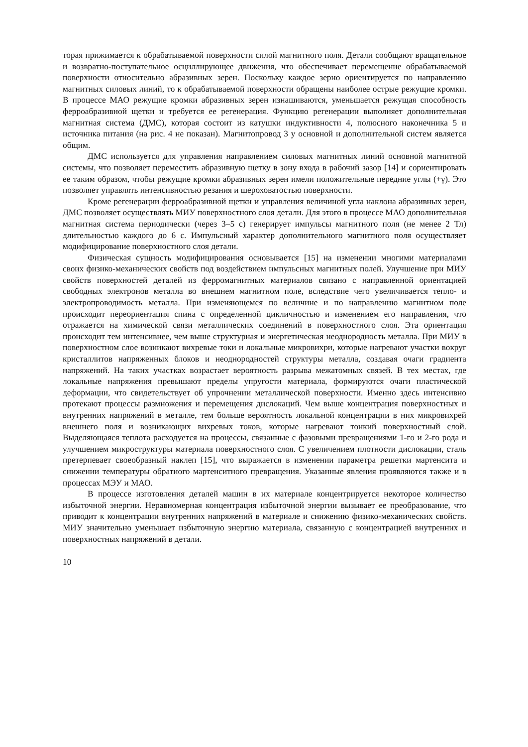торая прижимается к обрабатываемой поверхности силой магнитного поля. Детали сообщают вращательное и возвратно-поступательное осциллирующее движения, что обеспечивает перемещение обрабатываемой поверхности относительно абразивных зерен. Поскольку каждое зерно ориентируется по направлению магнитных силовых линий, то к обрабатываемой поверхности обращены наиболее острые режущие кромки. В процессе МАО режущие кромки абразивных зерен изнашиваются, уменьшается режущая способность ферроабразивной щетки и требуется ее регенерация. Функцию регенерации выполняет дополнительная магнитная система (ДМС), которая состоит из катушки индуктивности 4, полюсного наконечника 5 и источника питания (на рис. 4 не показан). Магнитопровод 3 у основной и дополнительной систем является общим.
ДМС используется для управления направлением силовых магнитных линий основной магнитной системы, что позволяет переместить абразивную щетку в зону входа в рабочий зазор [14] и сориентировать ее таким образом, чтобы режущие кромки абразивных зерен имели положительные передние углы (+γ). Это позволяет управлять интенсивностью резания и шероховатостью поверхности.
Кроме регенерации ферроабразивной щетки и управления величиной угла наклона абразивных зерен, ДМС позволяет осуществлять МИУ поверхностного слоя детали. Для этого в процессе МАО дополнительная магнитная система периодически (через 3–5 с) генерирует импульсы магнитного поля (не менее 2 Тл) длительностью каждого до 6 с. Импульсный характер дополнительного магнитного поля осуществляет модифицирование поверхностного слоя детали.
Физическая сущность модифицирования основывается [15] на изменении многими материалами своих физико-механических свойств под воздействием импульсных магнитных полей. Улучшение при МИУ свойств поверхностей деталей из ферромагнитных материалов связано с направленной ориентацией свободных электронов металла во внешнем магнитном поле, вследствие чего увеличивается тепло- и электропроводимость металла. При изменяющемся по величине и по направлению магнитном поле происходит переориентация спина с определенной цикличностью и изменением его направления, что отражается на химической связи металлических соединений в поверхностного слоя. Эта ориентация происходит тем интенсивнее, чем выше структурная и энергетическая неоднородность металла. При МИУ в поверхностном слое возникают вихревые токи и локальные микровихри, которые нагревают участки вокруг кристаллитов напряженных блоков и неоднородностей структуры металла, создавая очаги градиента напряжений. На таких участках возрастает вероятность разрыва межатомных связей. В тех местах, где локальные напряжения превышают пределы упругости материала, формируются очаги пластической деформации, что свидетельствует об упрочнении металлической поверхности. Именно здесь интенсивно протекают процессы размножения и перемещения дислокаций. Чем выше концентрация поверхностных и внутренних напряжений в металле, тем больше вероятность локальной концентрации в них микровихрей внешнего поля и возникающих вихревых токов, которые нагревают тонкий поверхностный слой. Выделяющаяся теплота расходуется на процессы, связанные с фазовыми превращениями 1-го и 2-го рода и улучшением микроструктуры материала поверхностного слоя. С увеличением плотности дислокации, сталь претерпевает своеобразный наклеп [15], что выражается в изменении параметра решетки мартенсита и снижении температуры обратного мартенситного превращения. Указанные явления проявляются также и в процессах МЭУ и МАО.
В процессе изготовления деталей машин в их материале концентрируется некоторое количество избыточной энергии. Неравномерная концентрация избыточной энергии вызывает ее преобразование, что приводит к концентрации внутренних напряжений в материале и снижению физико-механических свойств. МИУ значительно уменьшает избыточную энергию материала, связанную с концентрацией внутренних и поверхностных напряжений в детали.
10